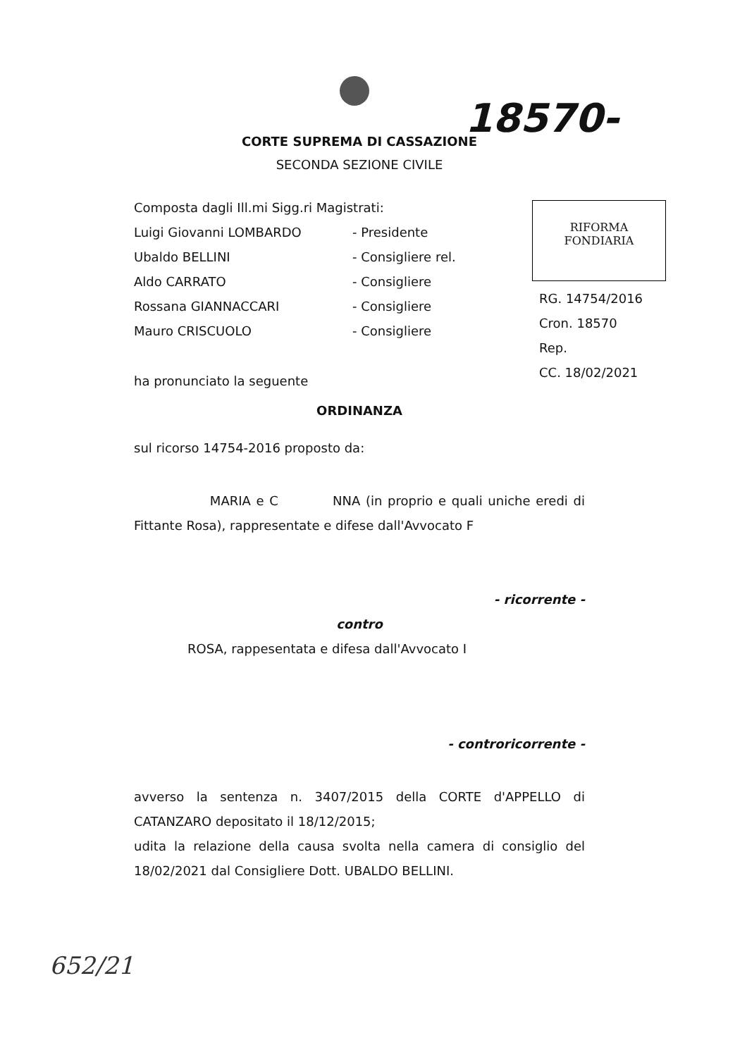18570-
CORTE SUPREMA DI CASSAZIONE
SECONDA SEZIONE CIVILE
Composta dagli Ill.mi Sigg.ri Magistrati:
Luigi Giovanni LOMBARDO - Presidente
Ubaldo BELLINI - Consigliere rel.
Aldo CARRATO - Consigliere
Rossana GIANNACCARI - Consigliere
Mauro CRISCUOLO - Consigliere
ha pronunciato la seguente
RIFORMA
FONDIARIA
RG. 14754/2016
Cron. 18570
Rep.
CC. 18/02/2021
ORDINANZA
sul ricorso 14754-2016 proposto da:
MARIA e C NNA (in proprio e quali uniche eredi di Fittante Rosa), rappresentate e difese dall'Avvocato F
- ricorrente -
contro
ROSA, rappesentata e difesa dall'Avvocato I
- controricorrente -
avverso la sentenza n. 3407/2015 della CORTE d'APPELLO di CATANZARO depositato il 18/12/2015;
udita la relazione della causa svolta nella camera di consiglio del 18/02/2021 dal Consigliere Dott. UBALDO BELLINI.
652/21